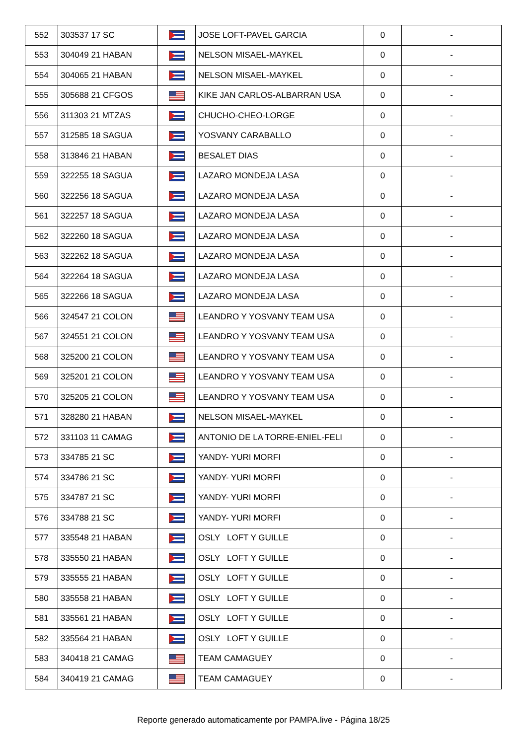| 552 | 303537 17 SC | | JOSE LOFT-PAVEL GARCIA | 0 | - |
| 553 | 304049 21 HABAN | | NELSON MISAEL-MAYKEL | 0 | - |
| 554 | 304065 21 HABAN | | NELSON MISAEL-MAYKEL | 0 | - |
| 555 | 305688 21 CFGOS | | KIKE JAN CARLOS-ALBARRAN USA | 0 | - |
| 556 | 311303 21 MTZAS | | CHUCHO-CHEO-LORGE | 0 | - |
| 557 | 312585 18 SAGUA | | YOSVANY CARABALLO | 0 | - |
| 558 | 313846 21 HABAN | | BESALET DIAS | 0 | - |
| 559 | 322255 18 SAGUA | | LAZARO MONDEJA LASA | 0 | - |
| 560 | 322256 18 SAGUA | | LAZARO MONDEJA LASA | 0 | - |
| 561 | 322257 18 SAGUA | | LAZARO MONDEJA LASA | 0 | - |
| 562 | 322260 18 SAGUA | | LAZARO MONDEJA LASA | 0 | - |
| 563 | 322262 18 SAGUA | | LAZARO MONDEJA LASA | 0 | - |
| 564 | 322264 18 SAGUA | | LAZARO MONDEJA LASA | 0 | - |
| 565 | 322266 18 SAGUA | | LAZARO MONDEJA LASA | 0 | - |
| 566 | 324547 21 COLON | | LEANDRO Y YOSVANY TEAM USA | 0 | - |
| 567 | 324551 21 COLON | | LEANDRO Y YOSVANY TEAM USA | 0 | - |
| 568 | 325200 21 COLON | | LEANDRO Y YOSVANY TEAM USA | 0 | - |
| 569 | 325201 21 COLON | | LEANDRO Y YOSVANY TEAM USA | 0 | - |
| 570 | 325205 21 COLON | | LEANDRO Y YOSVANY TEAM USA | 0 | - |
| 571 | 328280 21 HABAN | | NELSON MISAEL-MAYKEL | 0 | - |
| 572 | 331103 11 CAMAG | | ANTONIO DE LA TORRE-ENIEL-FELI | 0 | - |
| 573 | 334785 21 SC | | YANDY- YURI MORFI | 0 | - |
| 574 | 334786 21 SC | | YANDY- YURI MORFI | 0 | - |
| 575 | 334787 21 SC | | YANDY- YURI MORFI | 0 | - |
| 576 | 334788 21 SC | | YANDY- YURI MORFI | 0 | - |
| 577 | 335548 21 HABAN | | OSLY LOFT Y GUILLE | 0 | - |
| 578 | 335550 21 HABAN | | OSLY LOFT Y GUILLE | 0 | - |
| 579 | 335555 21 HABAN | | OSLY LOFT Y GUILLE | 0 | - |
| 580 | 335558 21 HABAN | | OSLY LOFT Y GUILLE | 0 | - |
| 581 | 335561 21 HABAN | | OSLY LOFT Y GUILLE | 0 | - |
| 582 | 335564 21 HABAN | | OSLY LOFT Y GUILLE | 0 | - |
| 583 | 340418 21 CAMAG | | TEAM CAMAGUEY | 0 | - |
| 584 | 340419 21 CAMAG | | TEAM CAMAGUEY | 0 | - |
Reporte generado automaticamente por PAMPA.live - Página 18/25